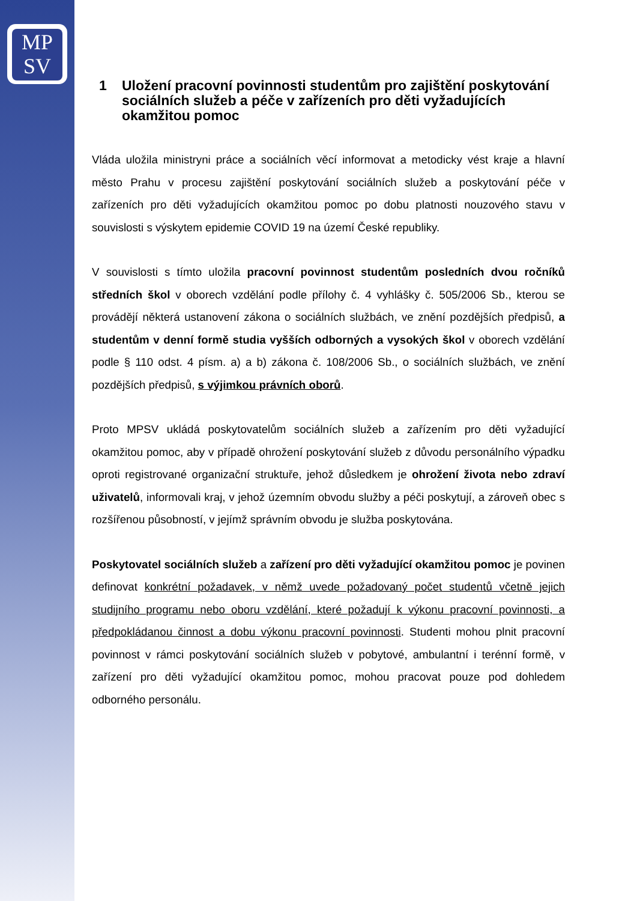MP
SV
1 Uložení pracovní povinnosti studentům pro zajištění poskytování sociálních služeb a péče v zařízeních pro děti vyžadujících okamžitou pomoc
Vláda uložila ministryni práce a sociálních věcí informovat a metodicky vést kraje a hlavní město Prahu v procesu zajištění poskytování sociálních služeb a poskytování péče v zařízeních pro děti vyžadujících okamžitou pomoc po dobu platnosti nouzového stavu v souvislosti s výskytem epidemie COVID 19 na území České republiky.
V souvislosti s tímto uložila pracovní povinnost studentům posledních dvou ročníků středních škol v oborech vzdělání podle přílohy č. 4 vyhlášky č. 505/2006 Sb., kterou se provádějí některá ustanovení zákona o sociálních službách, ve znění pozdějších předpisů, a studentům v denní formě studia vyšších odborných a vysokých škol v oborech vzdělání podle § 110 odst. 4 písm. a) a b) zákona č. 108/2006 Sb., o sociálních službách, ve znění pozdějších předpisů, s výjimkou právních oborů.
Proto MPSV ukládá poskytovatelům sociálních služeb a zařízením pro děti vyžadující okamžitou pomoc, aby v případě ohrožení poskytování služeb z důvodu personálního výpadku oproti registrované organizační struktuře, jehož důsledkem je ohrožení života nebo zdraví uživatelů, informovali kraj, v jehož územním obvodu služby a péči poskytují, a zároveň obec s rozšířenou působností, v jejímž správním obvodu je služba poskytována.
Poskytovatel sociálních služeb a zařízení pro děti vyžadující okamžitou pomoc je povinen definovat konkrétní požadavek, v němž uvede požadovaný počet studentů včetně jejich studijního programu nebo oboru vzdělání, které požadují k výkonu pracovní povinnosti, a předpokládanou činnost a dobu výkonu pracovní povinnosti. Studenti mohou plnit pracovní povinnost v rámci poskytování sociálních služeb v pobytové, ambulantní i terénní formě, v zařízení pro děti vyžadující okamžitou pomoc, mohou pracovat pouze pod dohledem odborného personálu.